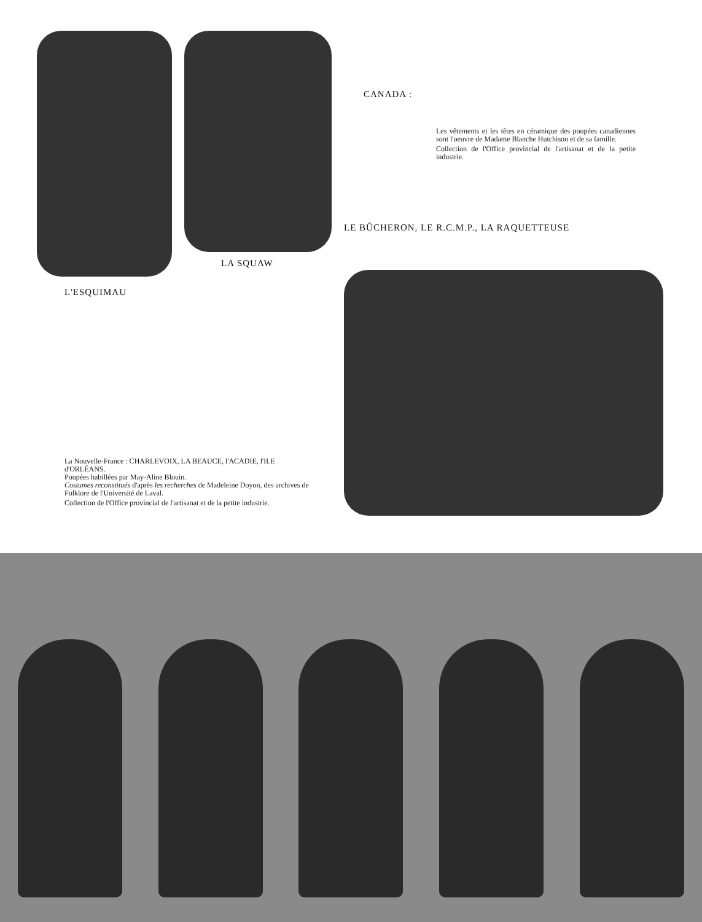LA SQUAW
L'ESQUIMAU
La Nouvelle-France : CHARLEVOIX, LA BEAUCE, l'ACADIE, l'ILE d'ORLÉANS.
Poupées habillées par May-Aline Blouin.
Costumes reconstitués d'après les recherches de Madeleine Doyon, des archives de Folklore de l'Université de Laval.
Collection de l'Office provincial de l'artisanat et de la petite industrie.
CANADA :
Les vêtements et les têtes en céramique des poupées canadiennes sont l'oeuvre de Madame Blanche Hutchison et de sa famille.
Collection de l'Office provincial de l'artisanat et de la petite industrie.
LE BÛCHERON, LE R.C.M.P., LA RAQUETTEUSE